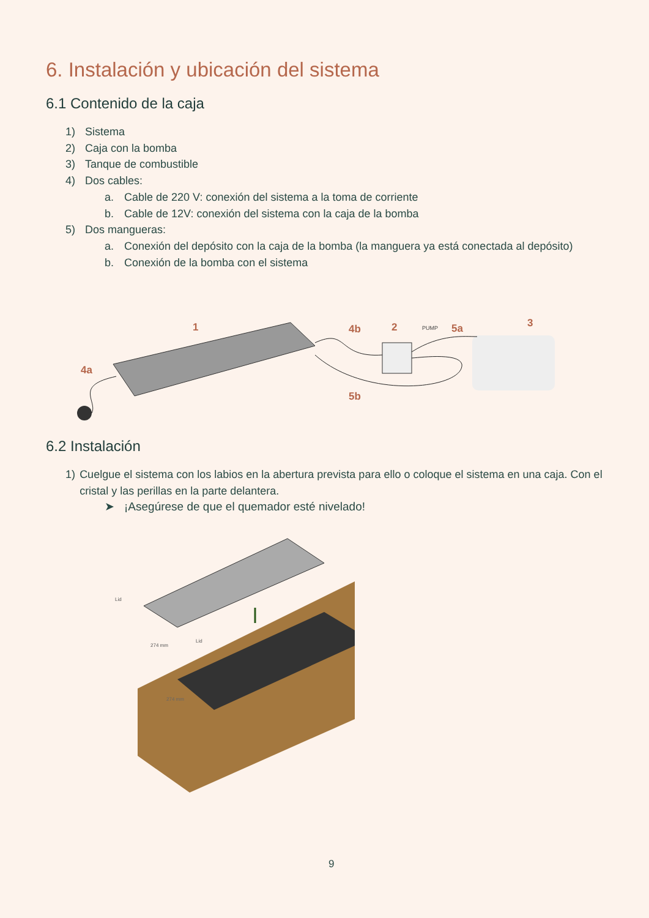6. Instalación y ubicación del sistema
6.1 Contenido de la caja
1) Sistema
2) Caja con la bomba
3) Tanque de combustible
4) Dos cables:
a. Cable de 220 V: conexión del sistema a la toma de corriente
b. Cable de 12V: conexión del sistema con la caja de la bomba
5) Dos mangueras:
a. Conexión del depósito con la caja de la bomba (la manguera ya está conectada al depósito)
b. Conexión de la bomba con el sistema
1
4b
2
PUMP
5a
3
4a
5b
6.2 Instalación
1) Cuelgue el sistema con los labios en la abertura prevista para ello o coloque el sistema en una caja. Con el cristal y las perillas en la parte delantera.
➤ ¡Asegúrese de que el quemador esté nivelado!
Lid
Lid
274 mm
274 mm
9